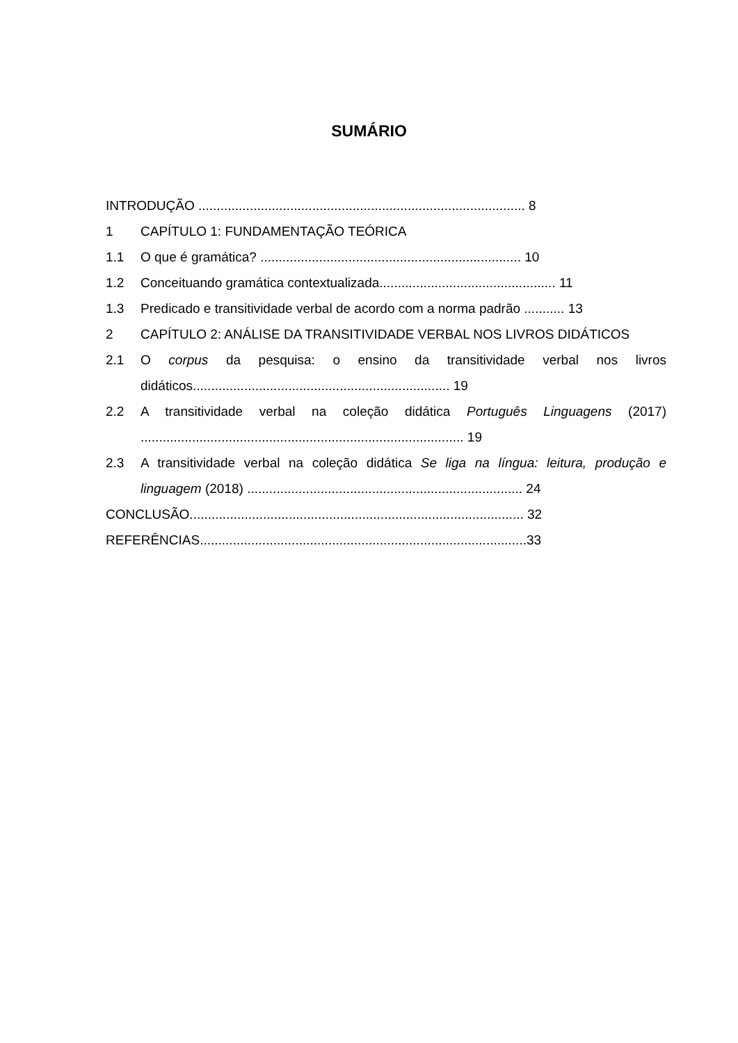SUMÁRIO
INTRODUÇÃO ......................................................................................... 8
1 CAPÍTULO 1: FUNDAMENTAÇÃO TEÓRICA
1.1 O que é gramática? ....................................................................... 10
1.2 Conceituando gramática contextualizada................................................ 11
1.3 Predicado e transitividade verbal de acordo com a norma padrão ........... 13
2 CAPÍTULO 2: ANÁLISE DA TRANSITIVIDADE VERBAL NOS LIVROS DIDÁTICOS
2.1 O corpus da pesquisa: o ensino da transitividade verbal nos livros didáticos...................................................................... 19
2.2 A transitividade verbal na coleção didática Português Linguagens (2017) ........................................................................................ 19
2.3 A transitividade verbal na coleção didática Se liga na língua: leitura, produção e linguagem (2018) ........................................................................... 24
CONCLUSÃO........................................................................................... 32
REFERÊNCIAS.........................................................................................33